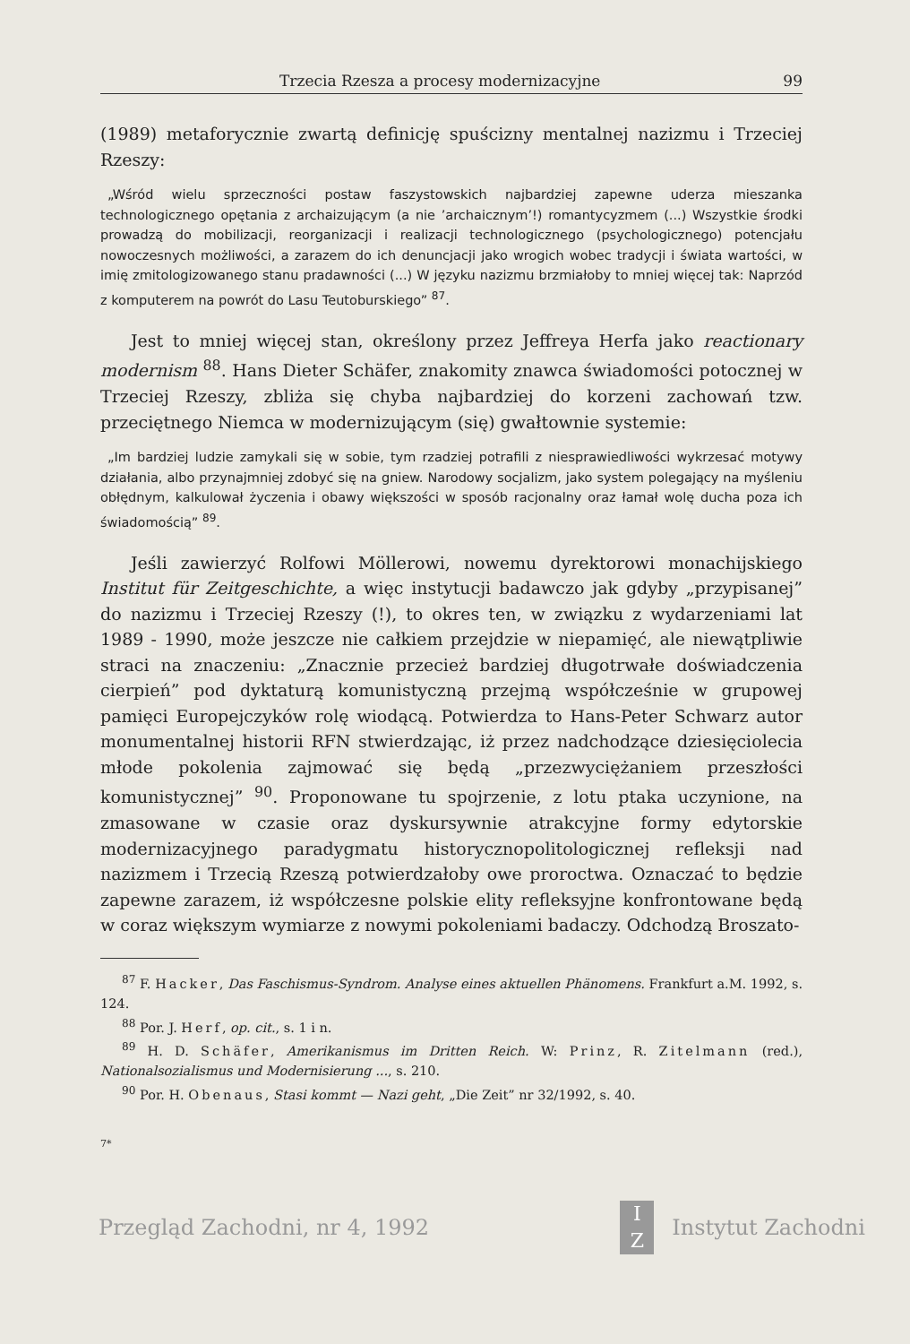Trzecia Rzesza a procesy modernizacyjne 99
(1989) metaforycznie zwartą definicję spuścizny mentalnej nazizmu i Trzeciej Rzeszy:
„Wśród wielu sprzeczności postaw faszystowskich najbardziej zapewne uderza mieszanka technologicznego opętania z archaizującym (a nie ’archaicznym’!) romantycyzmem (...) Wszystkie środki prowadzą do mobilizacji, reorganizacji i realizacji technologicznego (psychologicznego) potencjału nowoczesnych możliwości, a zarazem do ich denuncjacji jako wrogich wobec tradycji i świata wartości, w imię zmitologizowanego stanu pradawności (...) W języku nazizmu brzmiałoby to mniej więcej tak: Naprzód z komputerem na powrót do Lasu Teutoburskiego” <sup>87</sup>.
Jest to mniej więcej stan, określony przez Jeffreya Herfa jako reactionary modernism <sup>88</sup>. Hans Dieter Schäfer, znakomity znawca świadomości potocznej w Trzeciej Rzeszy, zbliża się chyba najbardziej do korzeni zachowań tzw. przeciętnego Niemca w modernizującym (się) gwałtownie systemie:
„Im bardziej ludzie zamykali się w sobie, tym rzadziej potrafili z niesprawiedliwości wykrzesać motywy działania, albo przynajmniej zdobyć się na gniew. Narodowy socjalizm, jako system polegający na myśleniu obłędnym, kalkulował życzenia i obawy większości w sposób racjonalny oraz łamał wolę ducha poza ich świadomością” <sup>89</sup>.
Jeśli zawierzyć Rolfowi Möllerowi, nowemu dyrektorowi monachijskiego Institut für Zeitgeschichte, a więc instytucji badawczo jak gdyby „przypisanej” do nazizmu i Trzeciej Rzeszy (!), to okres ten, w związku z wydarzeniami lat 1989 - 1990, może jeszcze nie całkiem przejdzie w niepamięć, ale niewątpliwie straci na znaczeniu: „Znacznie przecież bardziej długotrwałe doświadczenia cierpień” pod dyktaturą komunistyczną przejmą współcześnie w grupowej pamięci Europejczyków rolę wiodącą. Potwierdza to Hans-Peter Schwarz autor monumentalnej historii RFN stwierdzając, iż przez nadchodzące dziesięciolecia młode pokolenia zajmować się będą „przezwyciężaniem przeszłości komunistycznej” <sup>90</sup>. Proponowane tu spojrzenie, z lotu ptaka uczynione, na zmasowane w czasie oraz dyskursywnie atrakcyjne formy edytorskie modernizacyjnego paradygmatu historycznopolitologicznej refleksji nad nazizmem i Trzecią Rzeszą potwierdzałoby owe proroctwa. Oznaczać to będzie zapewne zarazem, iż współczesne polskie elity refleksyjne konfrontowane będą w coraz większym wymiarze z nowymi pokoleniami badaczy. Odchodzą Broszato-
<sup>87</sup> F. Hacker, Das Faschismus-Syndrom. Analyse eines aktuellen Phänomens. Frankfurt a.M. 1992, s. 124.
<sup>88</sup> Por. J. Herf, op. cit., s. 1 i n.
<sup>89</sup> H. D. Schäfer, Amerikanismus im Dritten Reich. W: Prinz, R. Zitelmann (red.), Nationalsozialismus und Modernisierung ..., s. 210.
<sup>90</sup> Por. H. Obenaus, Stasi kommt — Nazi geht, „Die Zeit” nr 32/1992, s. 40.
7*
Przegląd Zachodni, nr 4, 1992 I
Z Instytut Zachodni